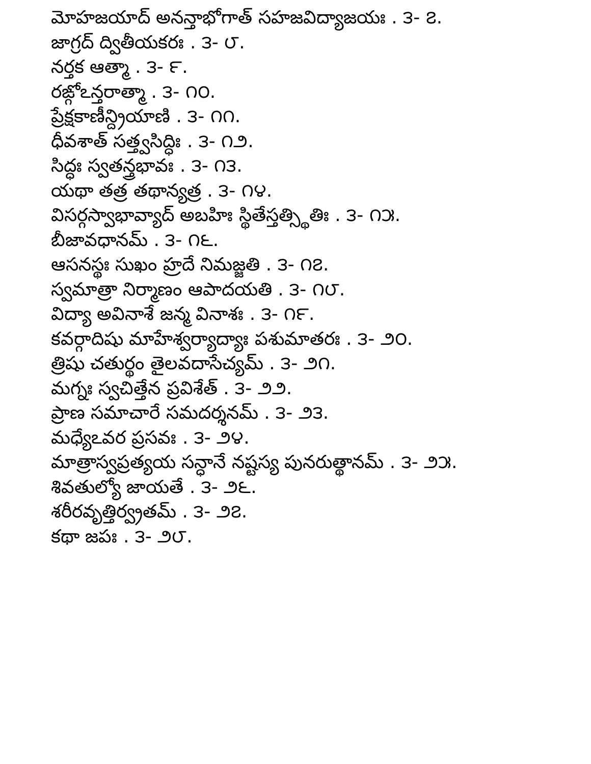మోహజయాద్ అనన్తాభోగాత్ సహజవిద్యాజయః . ౩- ౭.
జాగ్రద్ ద్వితీయకరః . ౩- ౮.
నర్తక ఆత్మా . ౩- ౯.
రఙ్గోఽన్తరాత్మా . ౩- ౧౦.
ప్రేక్షకాణీన్ద్రియాణి . ౩- ౧౧.
ధీవశాత్ సత్త్వసిద్ధిః . ౩- ౧౨.
సిద్ధః స్వతన్త్రభావః . ౩- ౧౩.
యథా తత్ర తథాన్యత్ర . ౩- ౧౪.
విసర్గస్వాభావ్యాద్ అబహిః స్థితేస్తత్స్థితిః . ౩- ౧౫.
బీజావధానమ్ . ౩- ౧౬.
ఆసనస్థః సుఖం హ్రదే నిమజ్జతి . ౩- ౧౭.
స్వమాత్రా నిర్మాణం ఆపాదయతి . ౩- ౧౮.
విద్యా అవినాశే జన్మ వినాశః . ౩- ౧౯.
కవర్గాదిషు మాహేశ్వర్యాద్యాః పశుమాతరః . ౩- ౨౦.
త్రిషు చతుర్థం తైలవదాసేచ్యమ్ . ౩- ౨౧.
మగ్నః స్వచిత్తేన ప్రవిశేత్ . ౩- ౨౨.
ప్రాణ సమాచారే సమదర్శనమ్ . ౩- ౨౩.
మధ్యేఽవర ప్రసవః . ౩- ౨౪.
మాత్రాస్వప్రత్యయ సన్ధానే నష్టస్య పునరుత్థానమ్ . ౩- ౨౫.
శివతుల్యో జాయతే . ౩- ౨౬.
శరీరవృత్తిర్వ్రతమ్ . ౩- ౨౭.
కథా జపః . ౩- ౨౮.